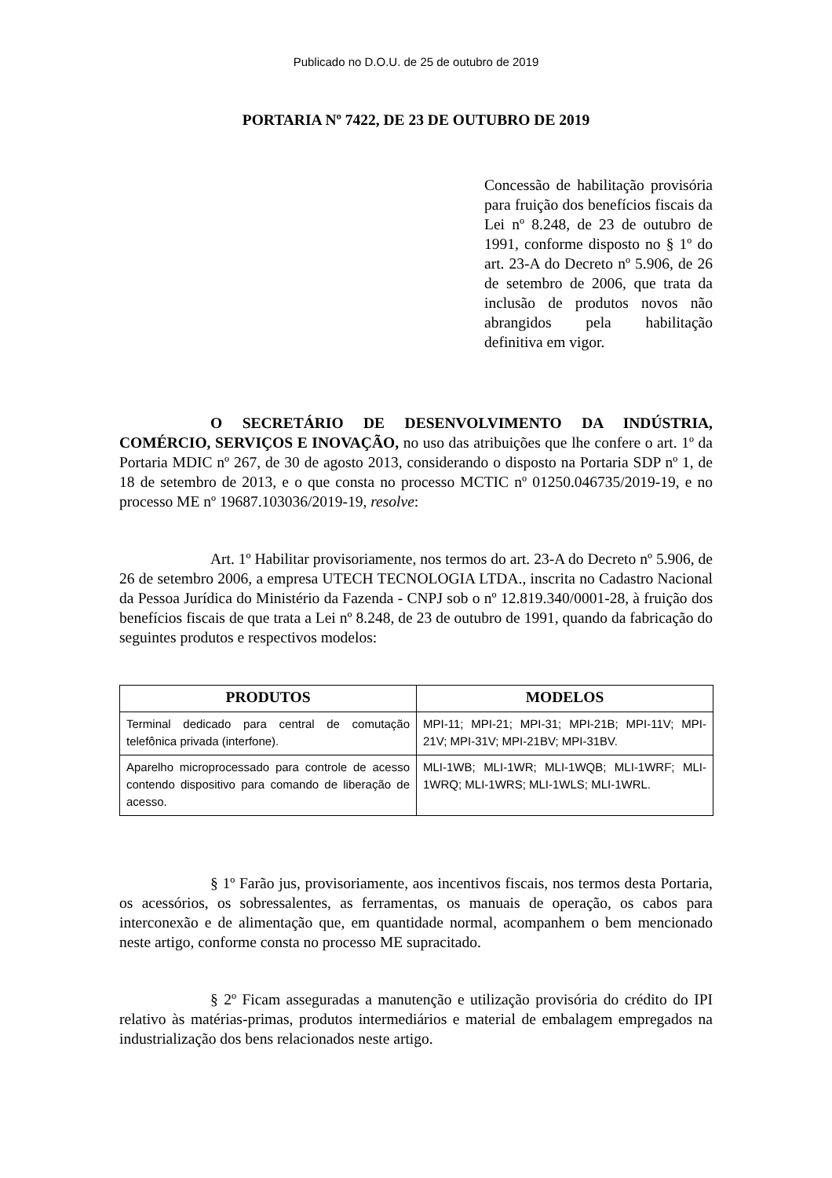Publicado no D.O.U. de 25 de outubro de 2019
PORTARIA Nº 7422, DE 23 DE OUTUBRO DE 2019
Concessão de habilitação provisória para fruição dos benefícios fiscais da Lei nº 8.248, de 23 de outubro de 1991, conforme disposto no § 1º do art. 23-A do Decreto nº 5.906, de 26 de setembro de 2006, que trata da inclusão de produtos novos não abrangidos pela habilitação definitiva em vigor.
O SECRETÁRIO DE DESENVOLVIMENTO DA INDÚSTRIA, COMÉRCIO, SERVIÇOS E INOVAÇÃO, no uso das atribuições que lhe confere o art. 1º da Portaria MDIC nº 267, de 30 de agosto 2013, considerando o disposto na Portaria SDP nº 1, de 18 de setembro de 2013, e o que consta no processo MCTIC nº 01250.046735/2019-19, e no processo ME nº 19687.103036/2019-19, resolve:
Art. 1º Habilitar provisoriamente, nos termos do art. 23-A do Decreto nº 5.906, de 26 de setembro 2006, a empresa UTECH TECNOLOGIA LTDA., inscrita no Cadastro Nacional da Pessoa Jurídica do Ministério da Fazenda - CNPJ sob o nº 12.819.340/0001-28, à fruição dos benefícios fiscais de que trata a Lei nº 8.248, de 23 de outubro de 1991, quando da fabricação do seguintes produtos e respectivos modelos:
| PRODUTOS | MODELOS |
| --- | --- |
| Terminal dedicado para central de comutação telefônica privada (interfone). | MPI-11; MPI-21; MPI-31; MPI-21B; MPI-11V; MPI-21V; MPI-31V; MPI-21BV; MPI-31BV. |
| Aparelho microprocessado para controle de acesso contendo dispositivo para comando de liberação de acesso. | MLI-1WB; MLI-1WR; MLI-1WQB; MLI-1WRF; MLI-1WRQ; MLI-1WRS; MLI-1WLS; MLI-1WRL. |
§ 1º Farão jus, provisoriamente, aos incentivos fiscais, nos termos desta Portaria, os acessórios, os sobressalentes, as ferramentas, os manuais de operação, os cabos para interconexão e de alimentação que, em quantidade normal, acompanhem o bem mencionado neste artigo, conforme consta no processo ME supracitado.
§ 2º Ficam asseguradas a manutenção e utilização provisória do crédito do IPI relativo às matérias-primas, produtos intermediários e material de embalagem empregados na industrialização dos bens relacionados neste artigo.